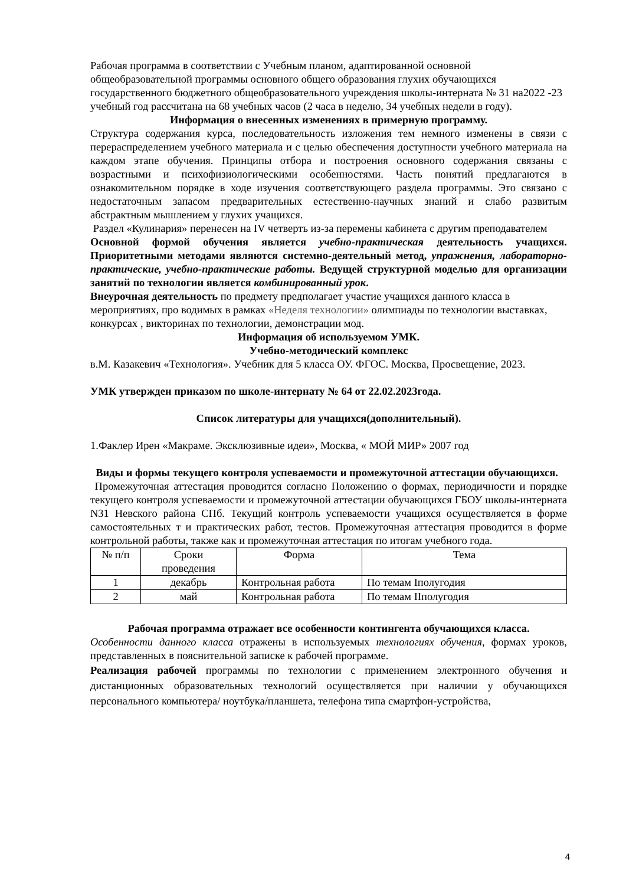Рабочая программа в соответствии с Учебным планом, адаптированной основной общеобразовательной программы основного общего образования глухих обучающихся государственного бюджетного общеобразовательного учреждения школы-интерната № 31 на2022 -23 учебный год рассчитана на 68 учебных часов (2 часа в неделю, 34 учебных недели в году).
Информация о внесенных изменениях в примерную программу.
Структура содержания курса, последовательность изложения тем немного изменены в связи с перераспределением учебного материала и с целью обеспечения доступности учебного материала на каждом этапе обучения. Принципы отбора и построения основного содержания связаны с возрастными и психофизиологическими особенностями. Часть понятий предлагаются в ознакомительном порядке в ходе изучения соответствующего раздела программы. Это связано с недостаточным запасом предварительных естественно-научных знаний и слабо развитым абстрактным мышлением у глухих учащихся.
Раздел «Кулинария» перенесен на IV четверть из-за перемены кабинета с другим преподавателем
Основной формой обучения является учебно-практическая деятельность учащихся. Приоритетными методами являются системно-деятельный метод, упражнения, лабораторно-практические, учебно-практические работы. Ведущей структурной моделью для организации занятий по технологии является комбинированный урок.
Внеурочная деятельность по предмету предполагает участие учащихся данного класса в мероприятиях, про водимых в рамках «Неделя технологии» олимпиады по технологии выставках, конкурсах , викторинах по технологии, демонстрации мод.
Информация об используемом УМК.
Учебно-методический комплекс
в.М. Казакевич «Технология». Учебник для 5 класса ОУ. ФГОС. Москва, Просвещение, 2023.
УМК утвержден приказом по школе-интернату № 64 от 22.02.2023года.
Список литературы для учащихся(дополнительный).
1.Факлер Ирен «Макраме. Эксклюзивные идеи», Москва, « МОЙ МИР» 2007 год
Виды и формы текущего контроля успеваемости и промежуточной аттестации обучающихся.
Промежуточная аттестация проводится согласно Положению о формах, периодичности и порядке текущего контроля успеваемости и промежуточной аттестации обучающихся ГБОУ школы-интерната N31 Невского района СПб. Текущий контроль успеваемости учащихся осуществляется в форме самостоятельных т и практических работ, тестов. Промежуточная аттестация проводится в форме контрольной работы, также как и промежуточная аттестация по итогам учебного года.
| № п/п | Сроки проведения | Форма | Тема |
| 1 | декабрь | Контрольная работа | По темам Iполугодия |
| 2 | май | Контрольная работа | По темам IIполугодия |
Рабочая программа отражает все особенности контингента обучающихся класса.
Особенности данного класса отражены в используемых технологиях обучения, формах уроков, представленных в пояснительной записке к рабочей программе.
Реализация рабочей программы по технологии с применением электронного обучения и дистанционных образовательных технологий осуществляется при наличии у обучающихся персонального компьютера/ ноутбука/планшета, телефона типа смартфон-устройства,
4